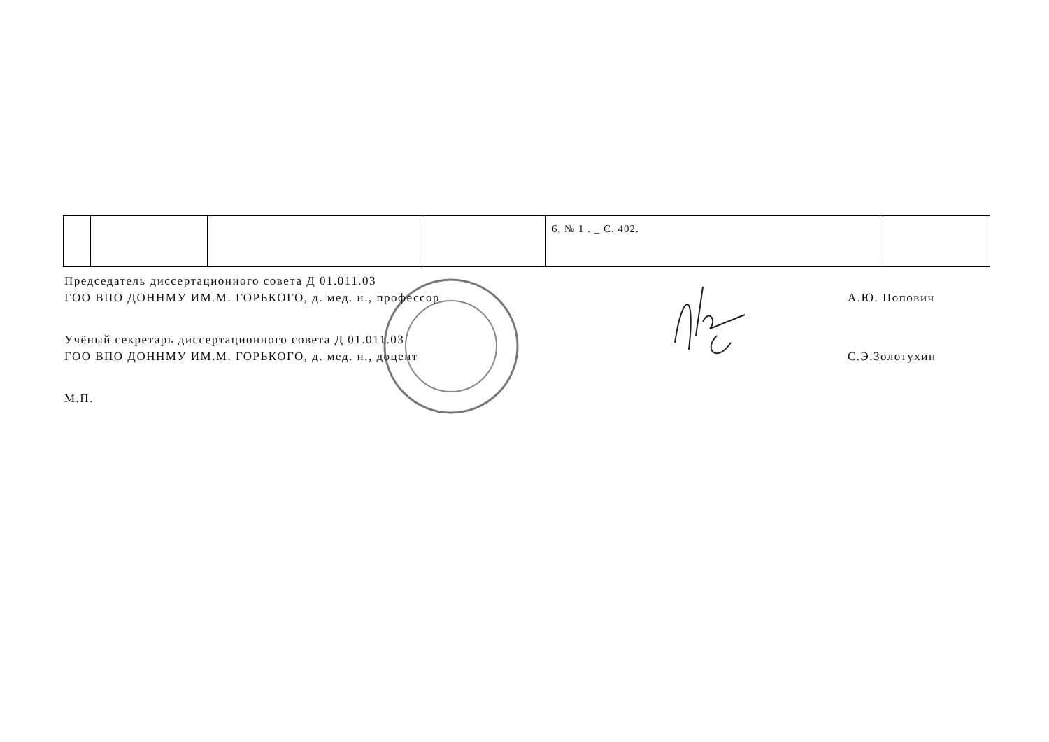| | | | | 6, № 1 . _ С. 402. | |
Председатель диссертационного совета Д 01.011.03
ГОО ВПО ДОННМУ ИМ.М. ГОРЬКОГО, д. мед. н., профессор
А.Ю. Попович
Учёный секретарь диссертационного совета Д 01.011.03
ГОО ВПО ДОННМУ ИМ.М. ГОРЬКОГО, д. мед. н., доцент
С.Э.Золотухин
М.П.